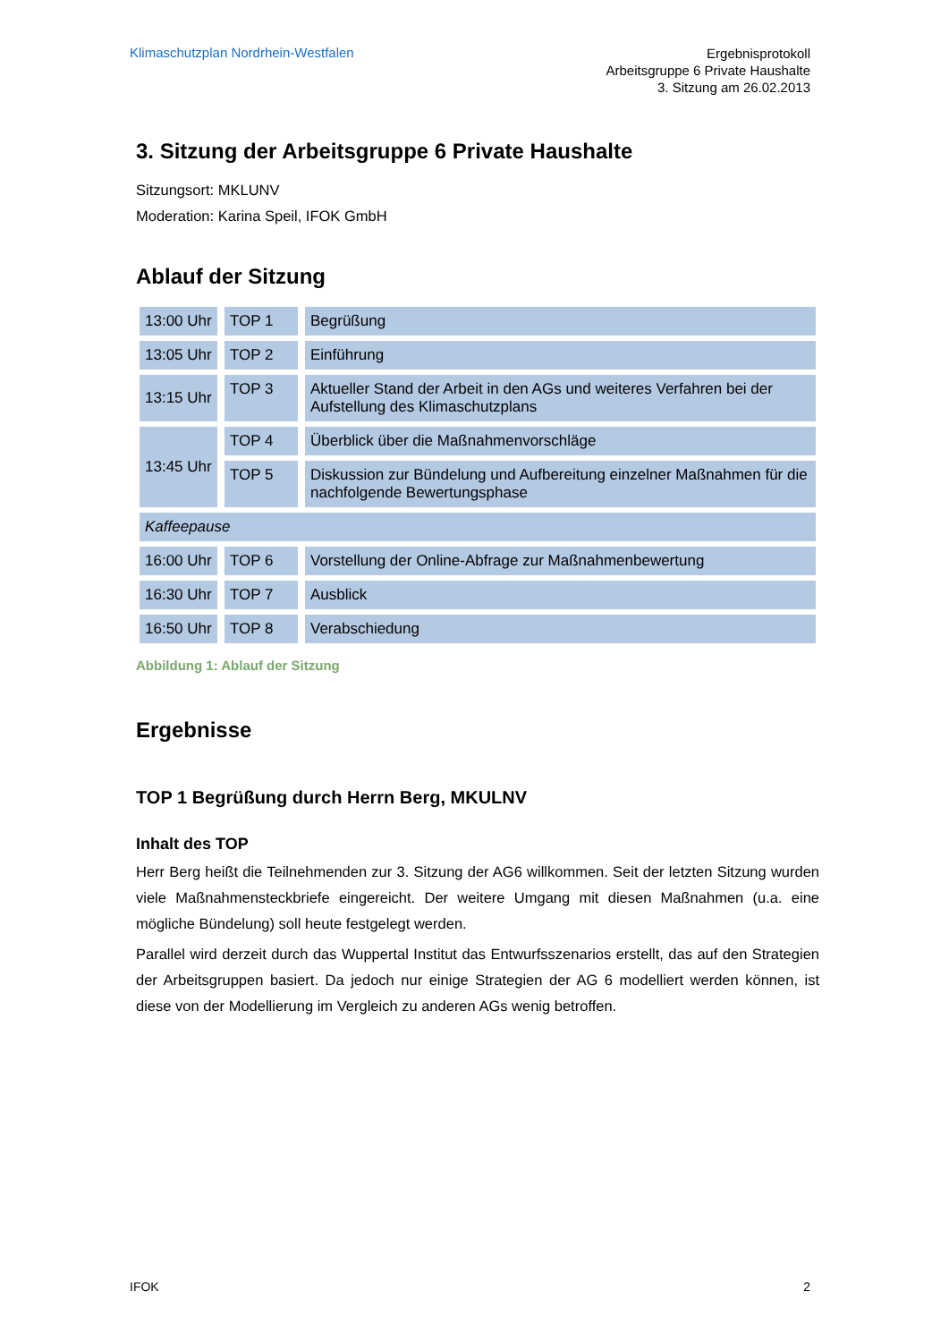Klimaschutzplan Nordrhein-Westfalen
Ergebnisprotokoll
Arbeitsgruppe 6 Private Haushalte
3. Sitzung am 26.02.2013
3. Sitzung der Arbeitsgruppe 6 Private Haushalte
Sitzungsort: MKLUNV
Moderation: Karina Speil, IFOK GmbH
Ablauf der Sitzung
| 13:00 Uhr | TOP 1 | Begrüßung |
| 13:05 Uhr | TOP 2 | Einführung |
| 13:15 Uhr | TOP 3 | Aktueller Stand der Arbeit in den AGs und weiteres Verfahren bei der Aufstellung des Klimaschutzplans |
| 13:45 Uhr | TOP 4 | Überblick über die Maßnahmenvorschläge |
| | TOP 5 | Diskussion zur Bündelung und Aufbereitung einzelner Maßnahmen für die nachfolgende Bewertungsphase |
| Kaffeepause | | |
| 16:00 Uhr | TOP 6 | Vorstellung der Online-Abfrage zur Maßnahmenbewertung |
| 16:30 Uhr | TOP 7 | Ausblick |
| 16:50 Uhr | TOP 8 | Verabschiedung |
Abbildung 1: Ablauf der Sitzung
Ergebnisse
TOP 1 Begrüßung durch Herrn Berg, MKULNV
Inhalt des TOP
Herr Berg heißt die Teilnehmenden zur 3. Sitzung der AG6 willkommen. Seit der letzten Sitzung wurden viele Maßnahmensteckbriefe eingereicht. Der weitere Umgang mit diesen Maßnahmen (u.a. eine mögliche Bündelung) soll heute festgelegt werden.
Parallel wird derzeit durch das Wuppertal Institut das Entwurfsszenarios erstellt, das auf den Strategien der Arbeitsgruppen basiert. Da jedoch nur einige Strategien der AG 6 modelliert werden können, ist diese von der Modellierung im Vergleich zu anderen AGs wenig betroffen.
IFOK 2